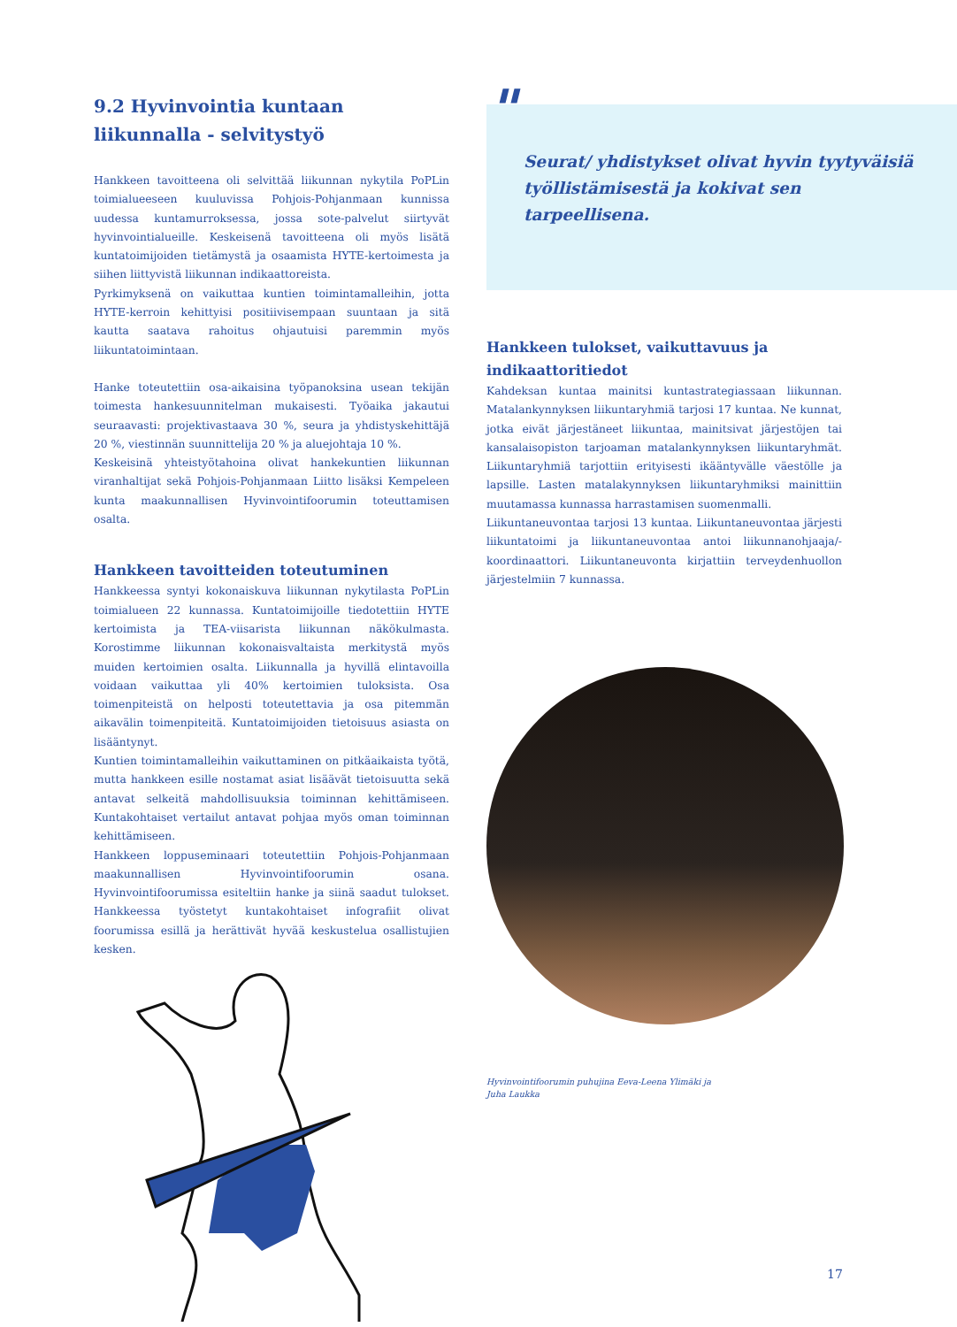9.2 Hyvinvointia kuntaan liikunnalla - selvitystyö
Hankkeen tavoitteena oli selvittää liikunnan nykytila PoPLin toimialueeseen kuuluvissa Pohjois-Pohjanmaan kunnissa uudessa kuntamurroksessa, jossa sote-palvelut siirtyvät hyvinvointialueille. Keskeisenä tavoitteena oli myös lisätä kuntatoimijoiden tietämystä ja osaamista HYTE-kertoimesta ja siihen liittyvistä liikunnan indikaattoreista.
Pyrkimyksenä on vaikuttaa kuntien toimintamalleihin, jotta HYTE-kerroin kehittyisi positiivisempaan suuntaan ja sitä kautta saatava rahoitus ohjautuisi paremmin myös liikuntatoimintaan.
Hanke toteutettiin osa-aikaisina työpanoksina usean tekijän toimesta hankesuunnitelman mukaisesti. Työaika jakautui seuraavasti: projektivastaava 30 %, seura ja yhdistyskehittäjä 20 %, viestinnän suunnittelija 20 % ja aluejohtaja 10 %.
Keskeisinä yhteistyötahoina olivat hankekuntien liikunnan viranhaltijat sekä Pohjois-Pohjanmaan Liitto lisäksi Kempeleen kunta maakunnallisen Hyvinvointifoorumin toteuttamisen osalta.
Hankkeen tavoitteiden toteutuminen
Hankkeessa syntyi kokonaiskuva liikunnan nykytilasta PoPLin toimialueen 22 kunnassa. Kuntatoimijoille tiedotettiin HYTE kertoimista ja TEA-viisarista liikunnan näkökulmasta. Korostimme liikunnan kokonaisvaltaista merkitystä myös muiden kertoimien osalta. Liikunnalla ja hyvillä elintavoilla voidaan vaikuttaa yli 40% kertoimien tuloksista. Osa toimenpiteistä on helposti toteutettavia ja osa pitemmän aikavälin toimenpiteitä. Kuntatoimijoiden tietoisuus asiasta on lisääntynyt.
Kuntien toimintamalleihin vaikuttaminen on pitkäaikaista työtä, mutta hankkeen esille nostamat asiat lisäävät tietoisuutta sekä antavat selkeitä mahdollisuuksia toiminnan kehittämiseen. Kuntakohtaiset vertailut antavat pohjaa myös oman toiminnan kehittämiseen.
Hankkeen loppuseminaari toteutettiin Pohjois-Pohjanmaan maakunnallisen Hyvinvointifoorumin osana. Hyvinvointifoorumissa esiteltiin hanke ja siinä saadut tulokset. Hankkeessa työstetyt kuntakohtaiset infografiit olivat foorumissa esillä ja herättivät hyvää keskustelua osallistujien kesken.
"
Seurat/ yhdistykset olivat hyvin tyytyväisiä työllistämisestä ja kokivat sen tarpeellisena.
Hankkeen tulokset, vaikuttavuus ja indikaattoritiedot
Kahdeksan kuntaa mainitsi kuntastrategiassaan liikunnan. Matalankynnyksen liikuntaryhmiä tarjosi 17 kuntaa. Ne kunnat, jotka eivät järjestäneet liikuntaa, mainitsivat järjestöjen tai kansalaisopiston tarjoaman matalankynnyksen liikuntaryhmät. Liikuntaryhmiä tarjottiin erityisesti ikääntyvälle väestölle ja lapsille. Lasten matalakynnyksen liikuntaryhmiksi mainittiin muutamassa kunnassa harrastamisen suomenmalli.
Liikuntaneuvontaa tarjosi 13 kuntaa. Liikuntaneuvontaa järjesti liikuntatoimi ja liikuntaneuvontaa antoi liikunnanohjaaja/-koordinaattori. Liikuntaneuvonta kirjattiin terveydenhuollon järjestelmiin 7 kunnassa.
Hyvinvointifoorumin puhujina Eeva-Leena Ylimäki ja
Juha Laukka
17